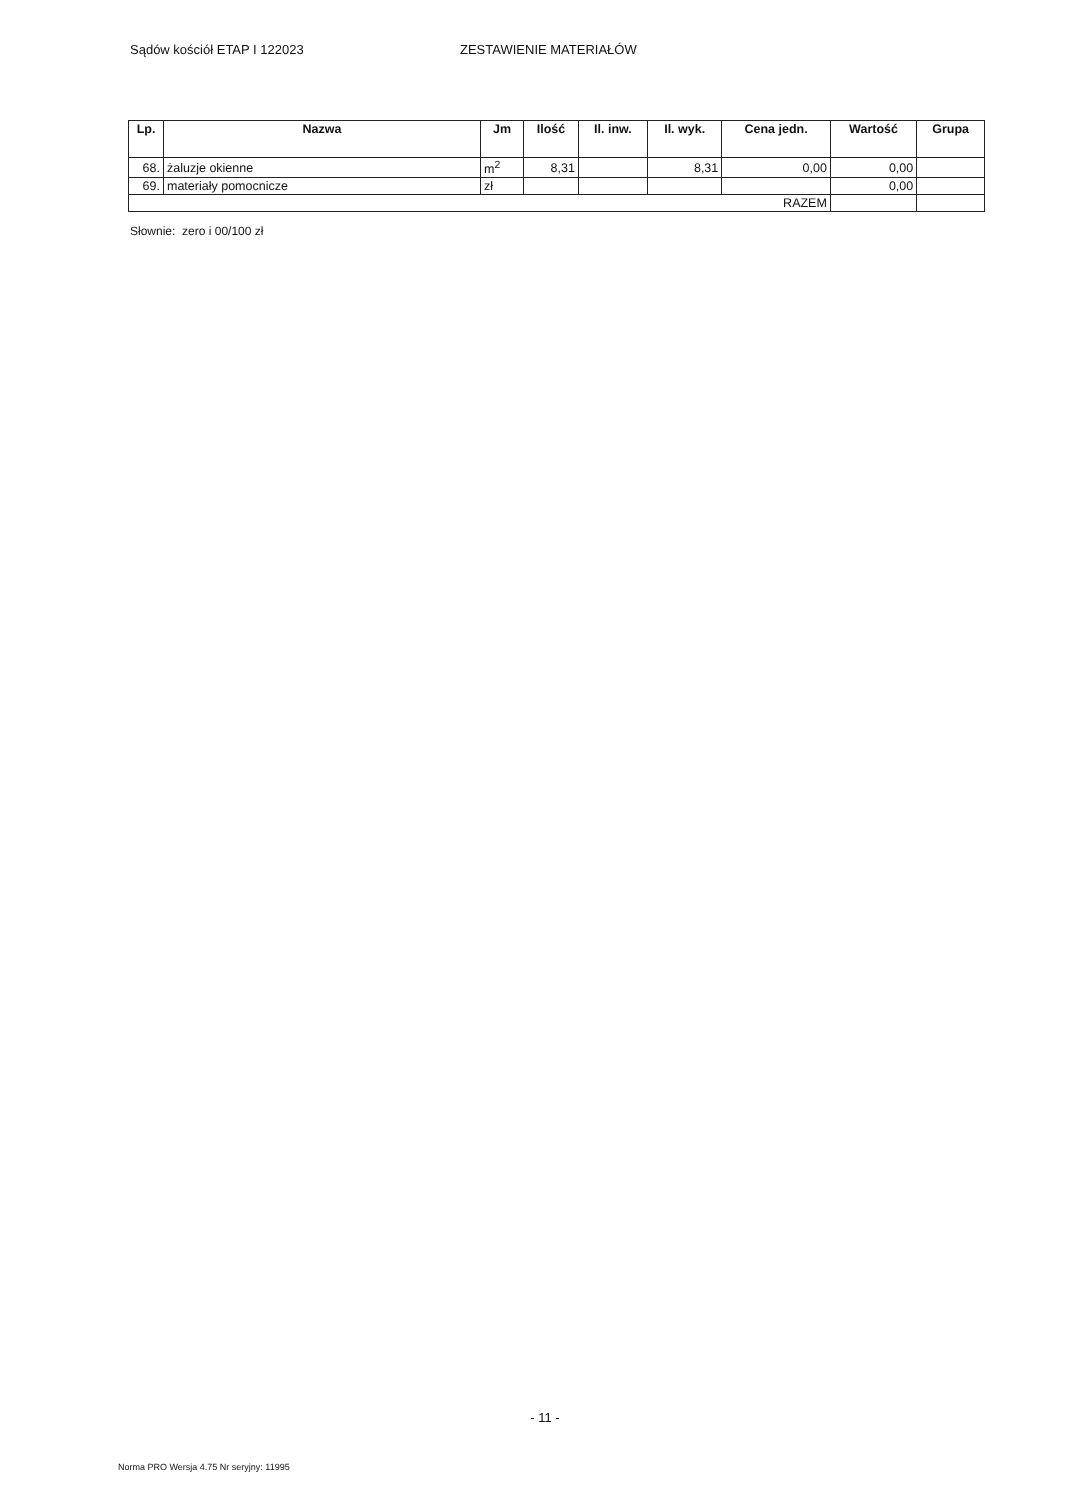Sądów kościół ETAP I 122023 ZESTAWIENIE MATERIAŁÓW
| Lp. | Nazwa | Jm | Ilość | Il. inw. | Il. wyk. | Cena jedn. | Wartość | Grupa |
| --- | --- | --- | --- | --- | --- | --- | --- | --- |
| 68. | żaluzje okienne | m<sup>2</sup> | 8,31 | | 8,31 | 0,00 | 0,00 | |
| 69. | materiały pomocnicze | zł | | | | | 0,00 | |
| RAZEM | | | | | | | | |
Słownie: zero i 00/100 zł
- 11 -
Norma PRO Wersja 4.75 Nr seryjny: 11995